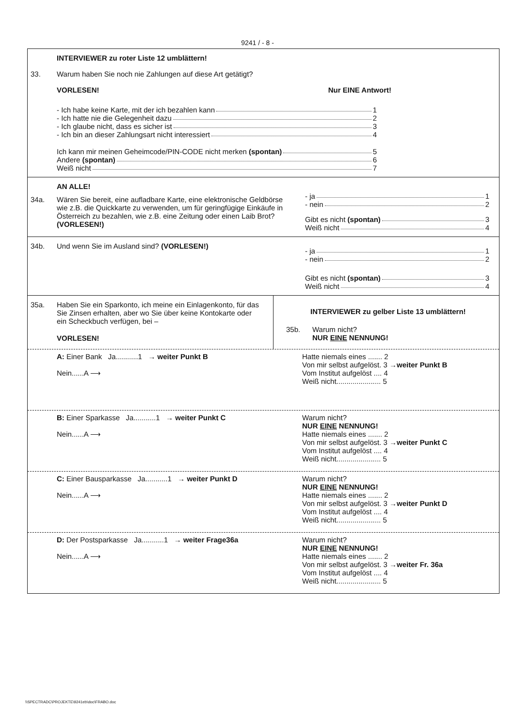9241 / - 8 -
INTERVIEWER zu roter Liste 12 umblättern!
33. Warum haben Sie noch nie Zahlungen auf diese Art getätigt?
VORLESEN! Nur EINE Antwort!
- Ich habe keine Karte, mit der ich bezahlen kann 1
- Ich hatte nie die Gelegenheit dazu 2
- Ich glaube nicht, dass es sicher ist 3
- Ich bin an dieser Zahlungsart nicht interessiert 4
Ich kann mir meinen Geheimcode/PIN-CODE nicht merken (spontan) 5
Andere (spontan) 6
Weiß nicht 7
AN ALLE!
34a. Wären Sie bereit, eine aufladbare Karte, eine elektronische Geldbörse wie z.B. die Quickkarte zu verwenden, um für geringfügige Einkäufe in Österreich zu bezahlen, wie z.B. eine Zeitung oder einen Laib Brot? (VORLESEN!)
- ja 1
- nein 2
Gibt es nicht (spontan) 3
Weiß nicht 4
34b. Und wenn Sie im Ausland sind? (VORLESEN!)
- ja 1
- nein 2
Gibt es nicht (spontan) 3
Weiß nicht 4
35a. Haben Sie ein Sparkonto, ich meine ein Einlagenkonto, für das Sie Zinsen erhalten, aber wo Sie über keine Kontokarte oder ein Scheckbuch verfügen, bei –
VORLESEN!
INTERVIEWER zu gelber Liste 13 umblättern!
35b. Warum nicht?
NUR EINE NENNUNG!
A: Einer Bank Ja...........1 → weiter Punkt B
Nein......A ⟶
Hatte niemals eines ....... 2
Von mir selbst aufgelöst. 3 →weiter Punkt B
Vom Institut aufgelöst .... 4
Weiß nicht...................... 5
B: Einer Sparkasse Ja...........1 → weiter Punkt C
Nein......A ⟶
Warum nicht?
NUR EINE NENNUNG!
Hatte niemals eines ....... 2
Von mir selbst aufgelöst. 3 →weiter Punkt C
Vom Institut aufgelöst .... 4
Weiß nicht...................... 5
C: Einer Bausparkasse Ja...........1 → weiter Punkt D
Nein......A ⟶
Warum nicht?
NUR EINE NENNUNG!
Hatte niemals eines ....... 2
Von mir selbst aufgelöst. 3 →weiter Punkt D
Vom Institut aufgelöst .... 4
Weiß nicht...................... 5
D: Der Postsparkasse Ja...........1 → weiter Frage36a
Nein......A ⟶
Warum nicht?
NUR EINE NENNUNG!
Hatte niemals eines ....... 2
Von mir selbst aufgelöst. 3 →weiter Fr. 36a
Vom Institut aufgelöst .... 4
Weiß nicht...................... 5
\\SPECTRADC\PROJEKTE\9241eb\doc\FRABO.doc